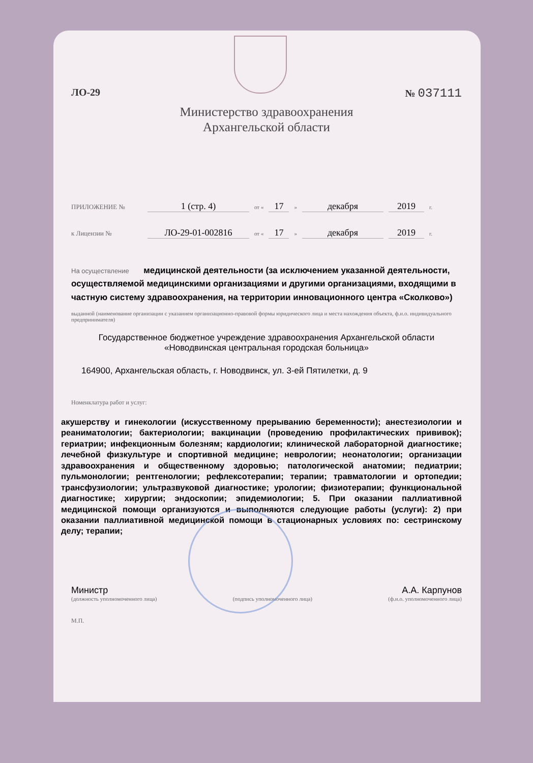ЛО-29 № 037111
Министерство здравоохранения
Архангельской области
ПРИЛОЖЕНИЕ № 1 (стр. 4) от « 17 » декабря 2019 г.
к Лицензии № ЛО-29-01-002816 от « 17 » декабря 2019 г.
На осуществление медицинской деятельности (за исключением указанной деятельности, осуществляемой медицинскими организациями и другими организациями, входящими в частную систему здравоохранения, на территории инновационного центра «Сколково»)
выданной (наименование организации с указанием организационно-правовой формы юридического лица и места нахождения объекта, ф.и.о. индивидуального предпринимателя)
Государственное бюджетное учреждение здравоохранения Архангельской области «Новодвинская центральная городская больница»
164900, Архангельская область, г. Новодвинск, ул. 3-ей Пятилетки, д. 9
Номенклатура работ и услуг:
акушерству и гинекологии (искусственному прерыванию беременности); анестезиологии и реаниматологии; бактериологии; вакцинации (проведению профилактических прививок); гериатрии; инфекционным болезням; кардиологии; клинической лабораторной диагностике; лечебной физкультуре и спортивной медицине; неврологии; неонатологии; организации здравоохранения и общественному здоровью; патологической анатомии; педиатрии; пульмонологии; рентгенологии; рефлексотерапии; терапии; травматологии и ортопедии; трансфузиологии; ультразвуковой диагностике; урологии; физиотерапии; функциональной диагностике; хирургии; эндоскопии; эпидемиологии; 5. При оказании паллиативной медицинской помощи организуются и выполняются следующие работы (услуги): 2) при оказании паллиативной медицинской помощи в стационарных условиях по: сестринскому делу; терапии;
Министр А.А. Карпунов
(должность уполномоченного лица) (подпись уполномоченного лица) (ф.и.о. уполномоченного лица)
М.П.